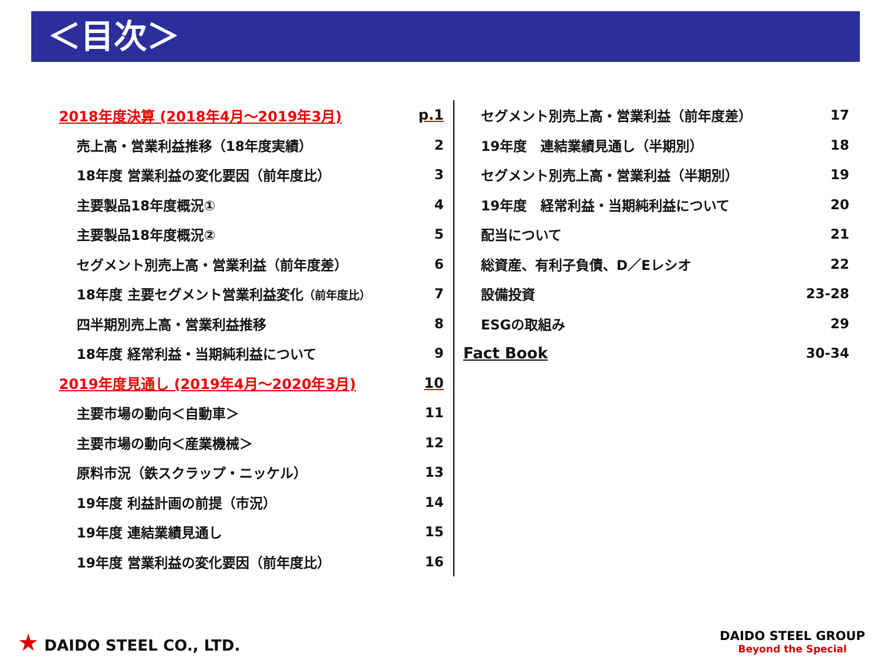＜目次＞
2018年度決算 (2018年4月～2019年3月) p.1
売上高・営業利益推移（18年度実績） 2
18年度 営業利益の変化要因（前年度比） 3
主要製品18年度概況① 4
主要製品18年度概況② 5
セグメント別売上高・営業利益（前年度差） 6
18年度 主要セグメント営業利益変化（前年度比） 7
四半期別売上高・営業利益推移 8
18年度 経常利益・当期純利益について 9
2019年度見通し (2019年4月～2020年3月) 10
主要市場の動向＜自動車＞ 11
主要市場の動向＜産業機械＞ 12
原料市況（鉄スクラップ・ニッケル） 13
19年度 利益計画の前提（市況） 14
19年度 連結業績見通し 15
19年度 営業利益の変化要因（前年度比） 16
セグメント別売上高・営業利益（前年度差） 17
19年度　連結業績見通し（半期別） 18
セグメント別売上高・営業利益（半期別） 19
19年度　経常利益・当期純利益について 20
配当について 21
総資産、有利子負債、D／Eレシオ 22
設備投資 23-28
ESGの取組み 29
Fact Book 30-34
★ DAIDO STEEL CO., LTD.
DAIDO STEEL GROUP
Beyond the Special